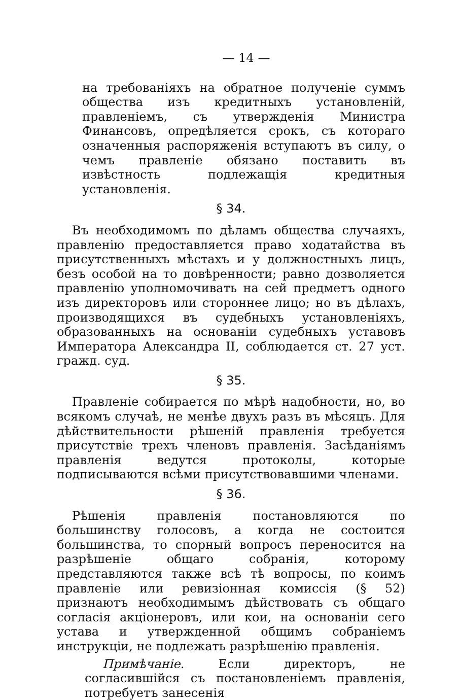— 14 —
на требованіяхъ на обратное полученіе суммъ общества изъ кредитныхъ установленій, правленіемъ, съ утвержденія Министра Финансовъ, опредѣляется срокъ, съ котораго означенныя распоряженія вступаютъ въ силу, о чемъ правленіе обязано поставить въ извѣстность подлежащія кредитныя установленія.
§ 34.
Въ необходимомъ по дѣламъ общества случаяхъ, правленію предоставляется право ходатайства въ присутственныхъ мѣстахъ и у должностныхъ лицъ, безъ особой на то довѣренности; равно дозволяется правленію уполномочивать на сей предметъ одного изъ директоровъ или стороннее лицо; но въ дѣлахъ, производящихся въ судебныхъ установленіяхъ, образованныхъ на основаніи судебныхъ уставовъ Императора Александра II, соблюдается ст. 27 уст. гражд. суд.
§ 35.
Правленіе собирается по мѣрѣ надобности, но, во всякомъ случаѣ, не менѣе двухъ разъ въ мѣсяцъ. Для дѣйствительности рѣшеній правленія требуется присутствіе трехъ членовъ правленія. Засѣданіямъ правленія ведутся протоколы, которые подписываются всѣми присутствовавшими членами.
§ 36.
Рѣшенія правленія постановляются по большинству голосовъ, а когда не состоится большинства, то спорный вопросъ переносится на разрѣшеніе общаго собранія, которому представляются также всѣ тѣ вопросы, по коимъ правленіе или ревизіонная комиссія (§ 52) признаютъ необходимымъ дѣйствовать съ общаго согласія акціонеровъ, или кои, на основаніи сего устава и утвержденной общимъ собраніемъ инструкціи, не подлежать разрѣшенію правленія.
Примѣчаніе. Если директоръ, не согласившійся съ постановленіемъ правленія, потребуетъ занесенія